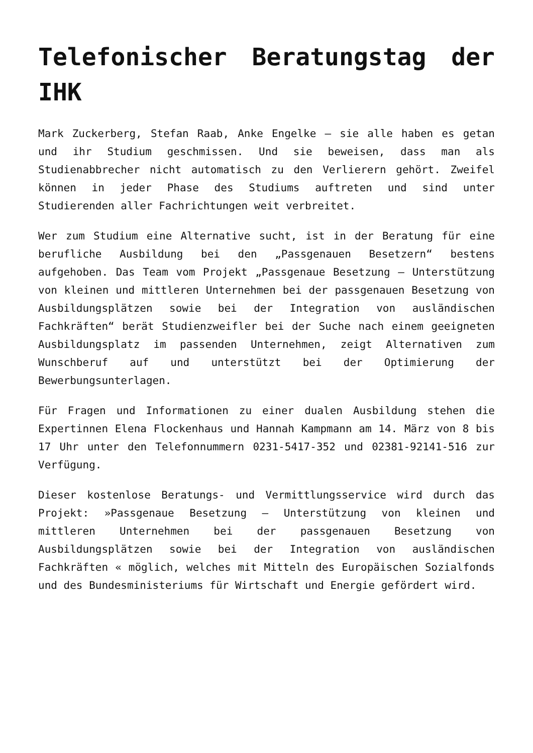Telefonischer Beratungstag der IHK
Mark Zuckerberg, Stefan Raab, Anke Engelke – sie alle haben es getan und ihr Studium geschmissen. Und sie beweisen, dass man als Studienabbrecher nicht automatisch zu den Verlierern gehört. Zweifel können in jeder Phase des Studiums auftreten und sind unter Studierenden aller Fachrichtungen weit verbreitet.
Wer zum Studium eine Alternative sucht, ist in der Beratung für eine berufliche Ausbildung bei den „Passgenauen Besetzern“ bestens aufgehoben. Das Team vom Projekt „Passgenaue Besetzung – Unterstützung von kleinen und mittleren Unternehmen bei der passgenauen Besetzung von Ausbildungsplätzen sowie bei der Integration von ausländischen Fachkräften“ berät Studienzweifler bei der Suche nach einem geeigneten Ausbildungsplatz im passenden Unternehmen, zeigt Alternativen zum Wunschberuf auf und unterstützt bei der Optimierung der Bewerbungsunterlagen.
Für Fragen und Informationen zu einer dualen Ausbildung stehen die Expertinnen Elena Flockenhaus und Hannah Kampmann am 14. März von 8 bis 17 Uhr unter den Telefonnummern 0231-5417-352 und 02381-92141-516 zur Verfügung.
Dieser kostenlose Beratungs- und Vermittlungsservice wird durch das Projekt: »Passgenaue Besetzung – Unterstützung von kleinen und mittleren Unternehmen bei der passgenauen Besetzung von Ausbildungsplätzen sowie bei der Integration von ausländischen Fachkräften « möglich, welches mit Mitteln des Europäischen Sozialfonds und des Bundesministeriums für Wirtschaft und Energie gefördert wird.